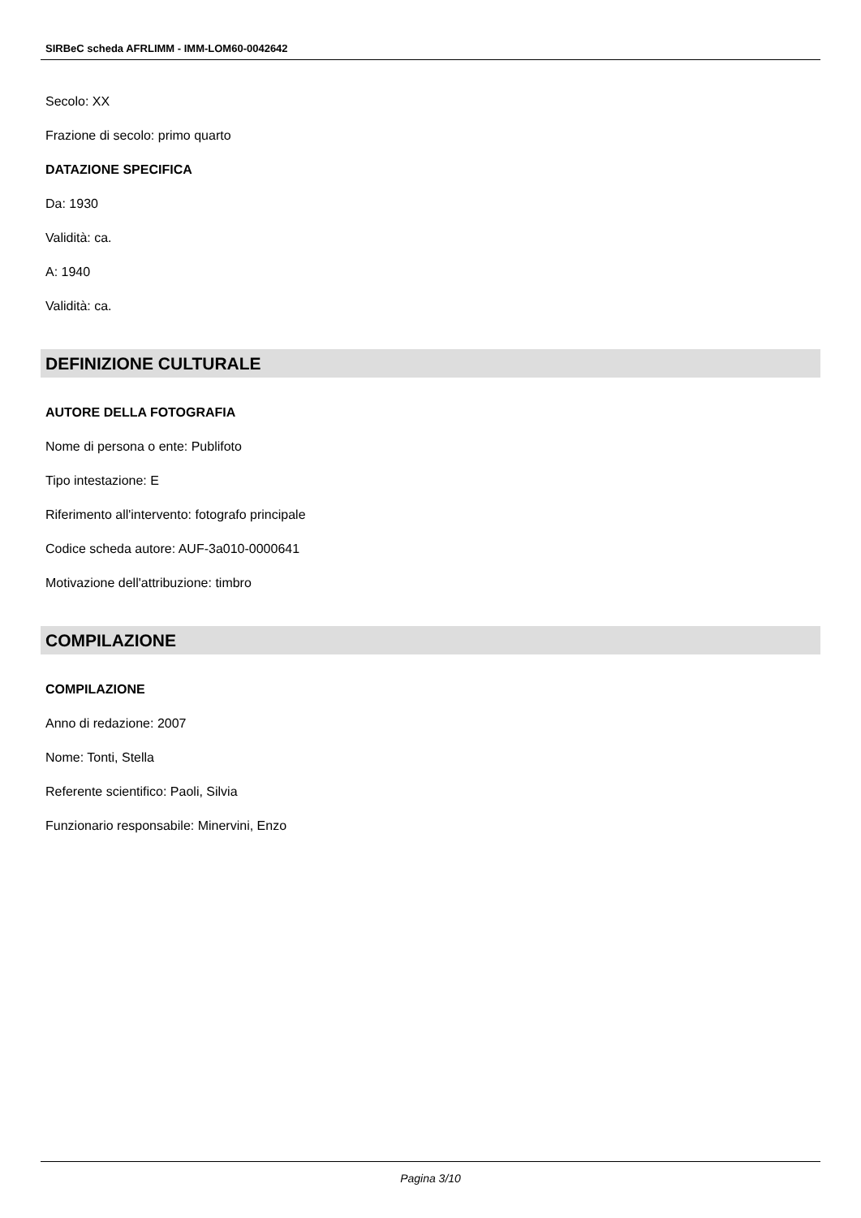SIRBeC scheda AFRLIMM - IMM-LOM60-0042642
Secolo: XX
Frazione di secolo: primo quarto
DATAZIONE SPECIFICA
Da: 1930
Validità: ca.
A: 1940
Validità: ca.
DEFINIZIONE CULTURALE
AUTORE DELLA FOTOGRAFIA
Nome di persona o ente: Publifoto
Tipo intestazione: E
Riferimento all'intervento: fotografo principale
Codice scheda autore: AUF-3a010-0000641
Motivazione dell'attribuzione: timbro
COMPILAZIONE
COMPILAZIONE
Anno di redazione: 2007
Nome: Tonti, Stella
Referente scientifico: Paoli, Silvia
Funzionario responsabile: Minervini, Enzo
Pagina 3/10